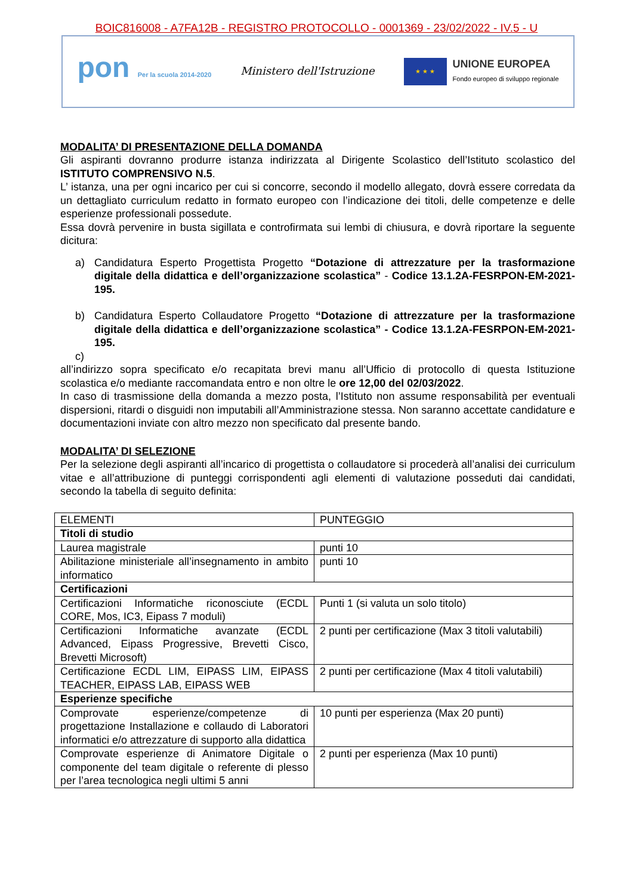BOIC816008 - A7FA12B - REGISTRO PROTOCOLLO - 0001369 - 23/02/2022 - IV.5 - U
pon Per la scuola 2014-2020
Ministero dell'Istruzione
★ ★ ★
UNIONE EUROPEA
Fondo europeo di sviluppo regionale
MODALITA’ DI PRESENTAZIONE DELLA DOMANDA
Gli aspiranti dovranno produrre istanza indirizzata al Dirigente Scolastico dell’Istituto scolastico del ISTITUTO COMPRENSIVO N.5.
L’ istanza, una per ogni incarico per cui si concorre, secondo il modello allegato, dovrà essere corredata da un dettagliato curriculum redatto in formato europeo con l’indicazione dei titoli, delle competenze e delle esperienze professionali possedute.
Essa dovrà pervenire in busta sigillata e controfirmata sui lembi di chiusura, e dovrà riportare la seguente dicitura:
a) Candidatura Esperto Progettista Progetto “Dotazione di attrezzature per la trasformazione digitale della didattica e dell’organizzazione scolastica” - Codice 13.1.2A-FESRPON-EM-2021-195.
b) Candidatura Esperto Collaudatore Progetto “Dotazione di attrezzature per la trasformazione digitale della didattica e dell’organizzazione scolastica” - Codice 13.1.2A-FESRPON-EM-2021-195.
c)
all’indirizzo sopra specificato e/o recapitata brevi manu all’Ufficio di protocollo di questa Istituzione scolastica e/o mediante raccomandata entro e non oltre le ore 12,00 del 02/03/2022.
In caso di trasmissione della domanda a mezzo posta, l’Istituto non assume responsabilità per eventuali dispersioni, ritardi o disguidi non imputabili all’Amministrazione stessa. Non saranno accettate candidature e documentazioni inviate con altro mezzo non specificato dal presente bando.
MODALITA’ DI SELEZIONE
Per la selezione degli aspiranti all’incarico di progettista o collaudatore si procederà all’analisi dei curriculum vitae e all’attribuzione di punteggi corrispondenti agli elementi di valutazione posseduti dai candidati, secondo la tabella di seguito definita:
| ELEMENTI | PUNTEGGIO |
| Titoli di studio | |
| Laurea magistrale | punti 10 |
| Abilitazione ministeriale all’insegnamento in ambito informatico | punti 10 |
| Certificazioni | |
| Certificazioni Informatiche riconosciute (ECDL CORE, Mos, IC3, Eipass 7 moduli) | Punti 1 (si valuta un solo titolo) |
| Certificazioni Informatiche avanzate (ECDL Advanced, Eipass Progressive, Brevetti Cisco, Brevetti Microsoft) | 2 punti per certificazione (Max 3 titoli valutabili) |
| Certificazione ECDL LIM, EIPASS LIM, EIPASS TEACHER, EIPASS LAB, EIPASS WEB | 2 punti per certificazione (Max 4 titoli valutabili) |
| Esperienze specifiche | |
| Comprovate esperienze/competenze di progettazione Installazione e collaudo di Laboratori informatici e/o attrezzature di supporto alla didattica | 10 punti per esperienza (Max 20 punti) |
| Comprovate esperienze di Animatore Digitale o componente del team digitale o referente di plesso per l’area tecnologica negli ultimi 5 anni | 2 punti per esperienza (Max 10 punti) |